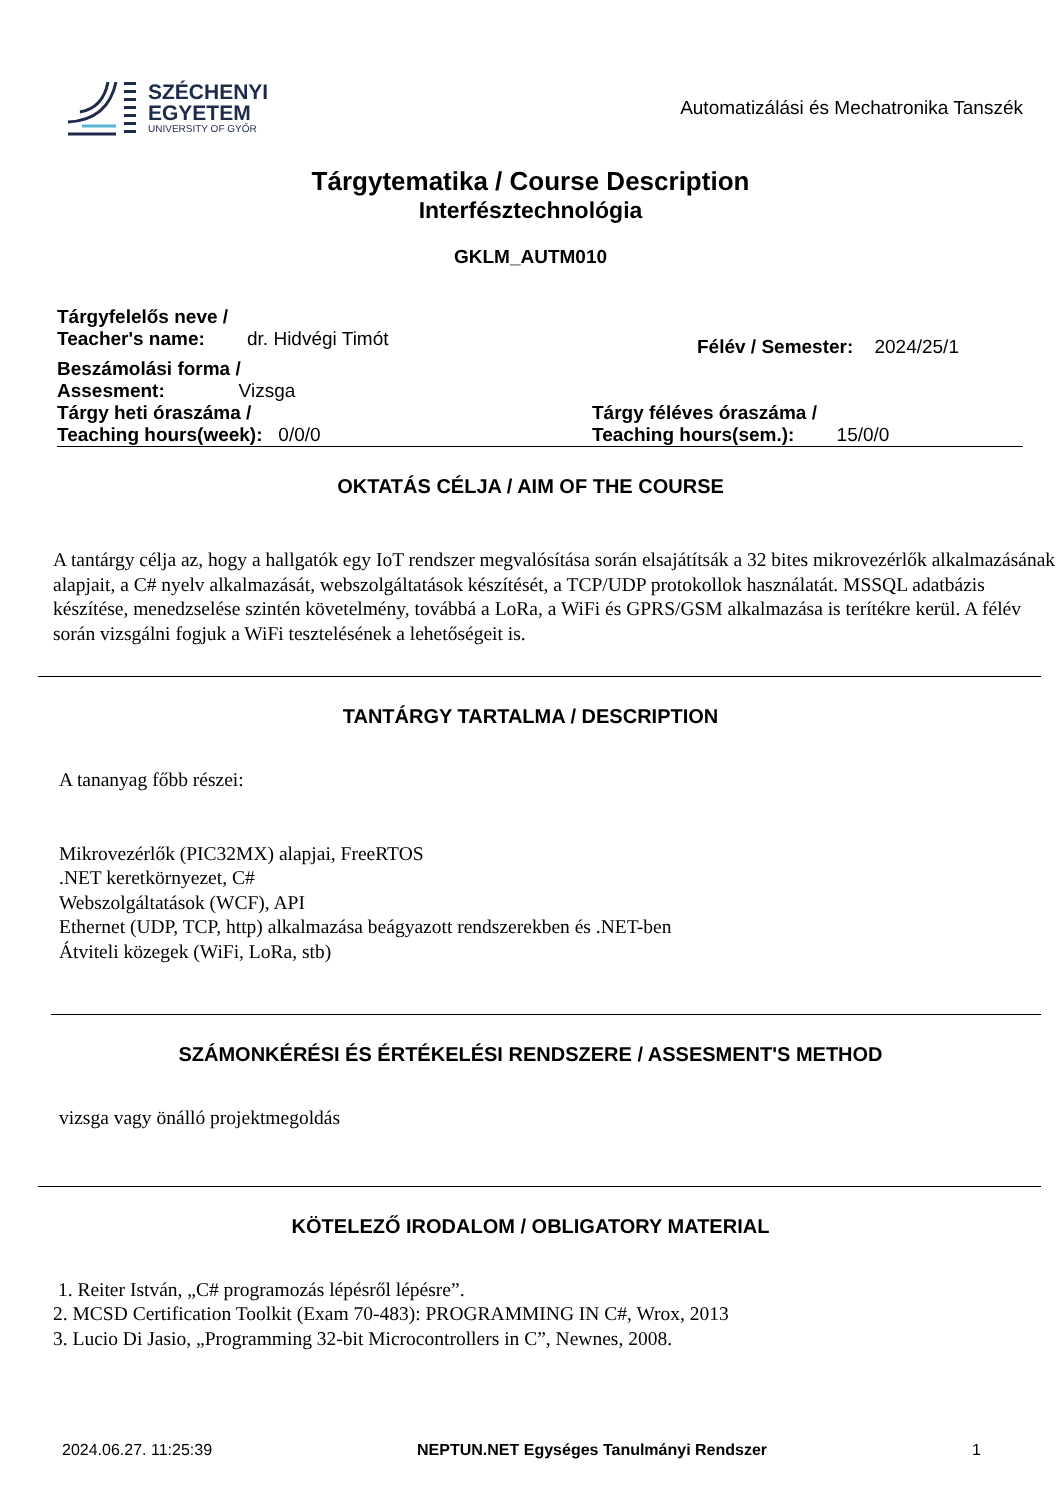SZÉCHENYI
EGYETEM
UNIVERSITY OF GYŐR
Automatizálási és Mechatronika Tanszék
Tárgytematika / Course Description
Interfésztechnológia
GKLM_AUTM010
Tárgyfelelős neve /
Teacher's name: dr. Hidvégi Timót
Félév / Semester: 2024/25/1
Beszámolási forma /
Assesment: Vizsga
Tárgy heti óraszáma /
Teaching hours(week): 0/0/0
Tárgy féléves óraszáma /
Teaching hours(sem.): 15/0/0
OKTATÁS CÉLJA / AIM OF THE COURSE
A tantárgy célja az, hogy a hallgatók egy IoT rendszer megvalósítása során elsajátítsák a 32 bites mikrovezérlők alkalmazásának alapjait, a C# nyelv alkalmazását, webszolgáltatások készítését, a TCP/UDP protokollok használatát. MSSQL adatbázis készítése, menedzselése szintén követelmény, továbbá a LoRa, a WiFi és GPRS/GSM alkalmazása is terítékre kerül. A félév során vizsgálni fogjuk a WiFi tesztelésének a lehetőségeit is.
TANTÁRGY TARTALMA / DESCRIPTION
A tananyag főbb részei:
Mikrovezérlők (PIC32MX) alapjai, FreeRTOS
.NET keretkörnyezet, C#
Webszolgáltatások (WCF), API
Ethernet (UDP, TCP, http) alkalmazása beágyazott rendszerekben és .NET-ben
Átviteli közegek (WiFi, LoRa, stb)
SZÁMONKÉRÉSI ÉS ÉRTÉKELÉSI RENDSZERE / ASSESMENT'S METHOD
vizsga vagy önálló projektmegoldás
KÖTELEZŐ IRODALOM / OBLIGATORY MATERIAL
1. Reiter István, „C# programozás lépésről lépésre”.
2. MCSD Certification Toolkit (Exam 70-483): PROGRAMMING IN C#, Wrox, 2013
3. Lucio Di Jasio, „Programming 32-bit Microcontrollers in C”, Newnes, 2008.
2024.06.27. 11:25:39 NEPTUN.NET Egységes Tanulmányi Rendszer 1